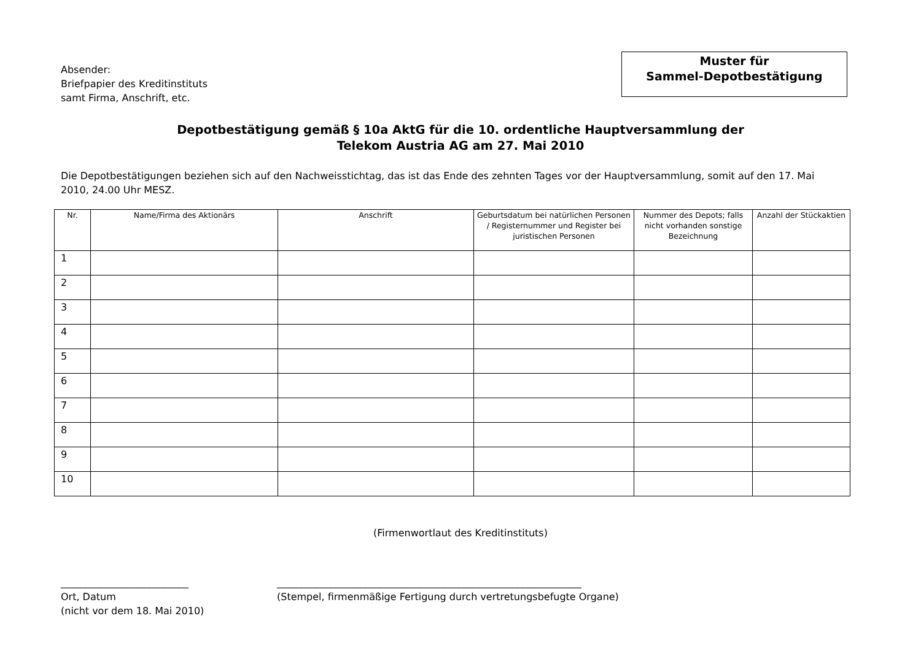Absender:
Briefpapier des Kreditinstituts
samt Firma, Anschrift, etc.
Muster für
Sammel-Depotbestätigung
Depotbestätigung gemäß § 10a AktG für die 10. ordentliche Hauptversammlung der
Telekom Austria AG am 27. Mai 2010
Die Depotbestätigungen beziehen sich auf den Nachweisstichtag, das ist das Ende des zehnten Tages vor der Hauptversammlung, somit auf den 17. Mai 2010, 24.00 Uhr MESZ.
| Nr. | Name/Firma des Aktionärs | Anschrift | Geburtsdatum bei natürlichen Personen / Registernummer und Register bei juristischen Personen | Nummer des Depots; falls nicht vorhanden sonstige Bezeichnung | Anzahl der Stückaktien |
| --- | --- | --- | --- | --- | --- |
| 1 | | | | | |
| 2 | | | | | |
| 3 | | | | | |
| 4 | | | | | |
| 5 | | | | | |
| 6 | | | | | |
| 7 | | | | | |
| 8 | | | | | |
| 9 | | | | | |
| 10 | | | | | |
(Firmenwortlaut des Kreditinstituts)
__________________________
Ort, Datum
(nicht vor dem 18. Mai 2010)
______________________________________________________________
(Stempel, firmenmäßige Fertigung durch vertretungsbefugte Organe)